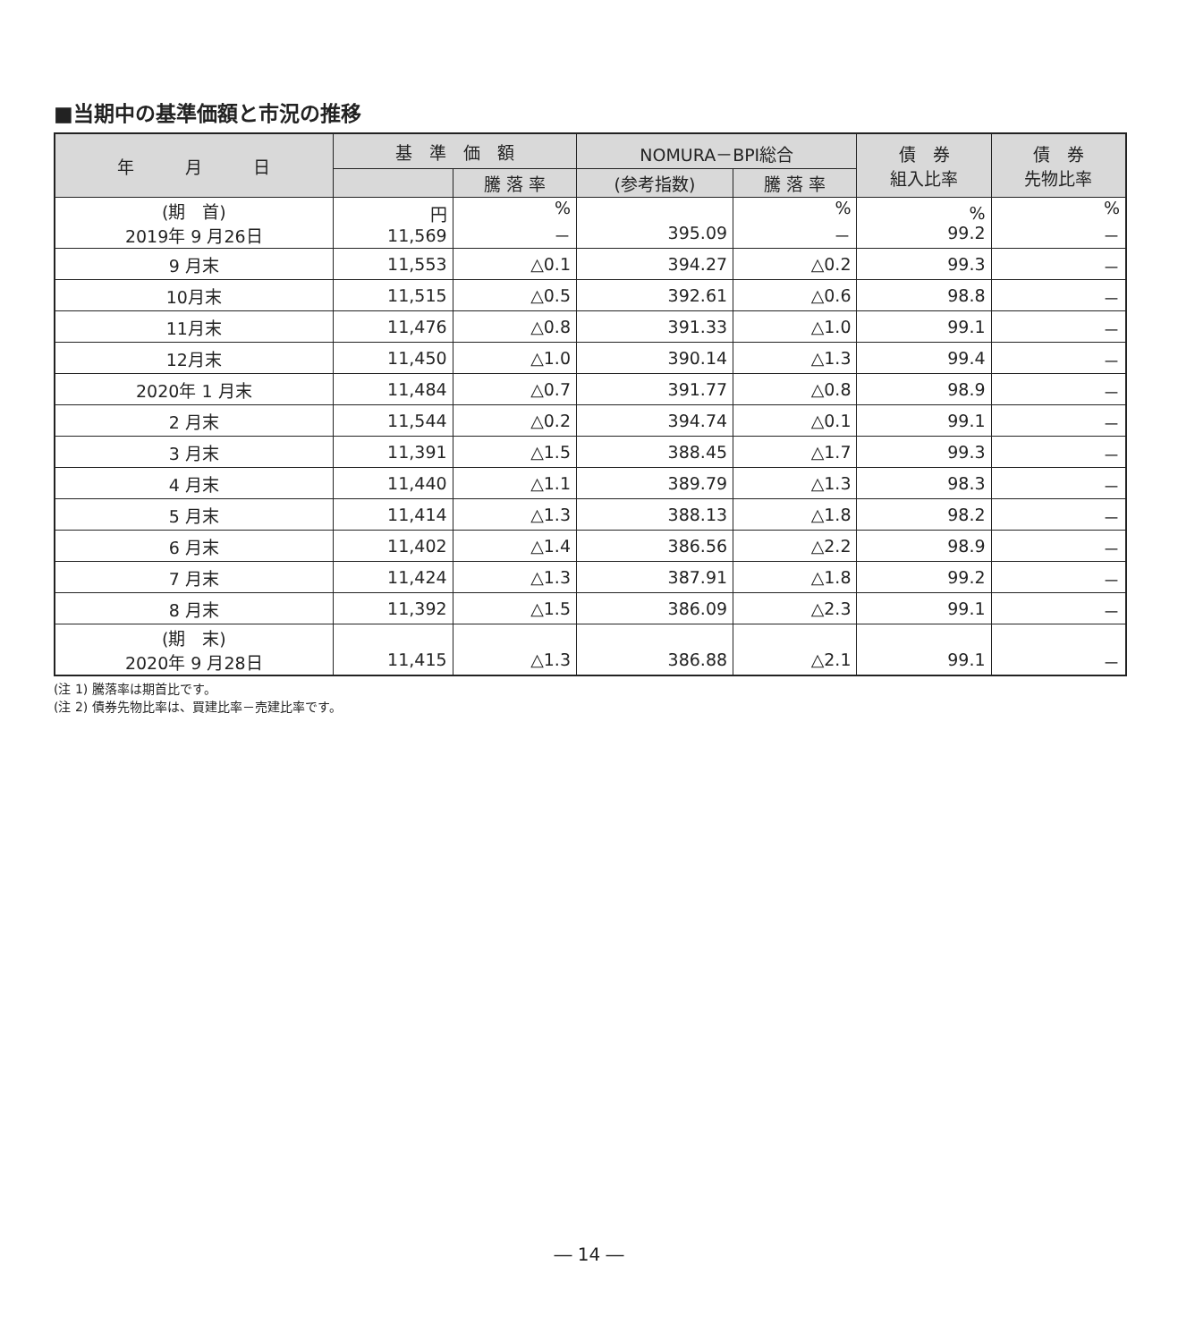■当期中の基準価額と市況の推移
| 年 月 日 | 基 準 価 額 | | NOMURA－BPI総合 | | 債 券 組入比率 | 債 券 先物比率 |
| --- | --- | --- | --- | --- | --- | --- |
| | | 騰 落 率 | (参考指数) | 騰 落 率 | | |
| (期 首) 2019年 9 月26日 | 円 11,569 | % － | 395.09 | % － | % 99.2 | % － |
| 9 月末 | 11,553 | △0.1 | 394.27 | △0.2 | 99.3 | － |
| 10月末 | 11,515 | △0.5 | 392.61 | △0.6 | 98.8 | － |
| 11月末 | 11,476 | △0.8 | 391.33 | △1.0 | 99.1 | － |
| 12月末 | 11,450 | △1.0 | 390.14 | △1.3 | 99.4 | － |
| 2020年 1 月末 | 11,484 | △0.7 | 391.77 | △0.8 | 98.9 | － |
| 2 月末 | 11,544 | △0.2 | 394.74 | △0.1 | 99.1 | － |
| 3 月末 | 11,391 | △1.5 | 388.45 | △1.7 | 99.3 | － |
| 4 月末 | 11,440 | △1.1 | 389.79 | △1.3 | 98.3 | － |
| 5 月末 | 11,414 | △1.3 | 388.13 | △1.8 | 98.2 | － |
| 6 月末 | 11,402 | △1.4 | 386.56 | △2.2 | 98.9 | － |
| 7 月末 | 11,424 | △1.3 | 387.91 | △1.8 | 99.2 | － |
| 8 月末 | 11,392 | △1.5 | 386.09 | △2.3 | 99.1 | － |
| (期 末) 2020年 9 月28日 | 11,415 | △1.3 | 386.88 | △2.1 | 99.1 | － |
(注 1) 騰落率は期首比です。
(注 2) 債券先物比率は、買建比率－売建比率です。
― 14 ―